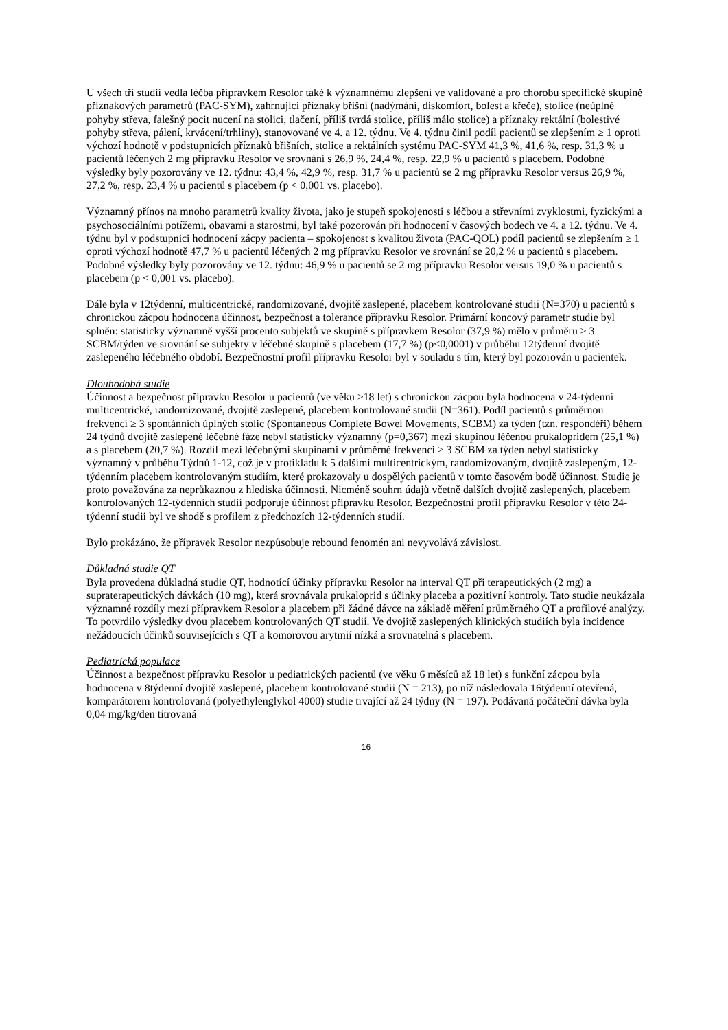U všech tří studií vedla léčba přípravkem Resolor také k významnému zlepšení ve validované a pro chorobu specifické skupině příznakových parametrů (PAC-SYM), zahrnující příznaky břišní (nadýmání, diskomfort, bolest a křeče), stolice (neúplné pohyby střeva, falešný pocit nucení na stolici, tlačení, příliš tvrdá stolice, příliš málo stolice) a příznaky rektální (bolestivé pohyby střeva, pálení, krvácení/trhliny), stanovované ve 4. a 12. týdnu. Ve 4. týdnu činil podíl pacientů se zlepšením ≥ 1 oproti výchozí hodnotě v podstupnicích příznaků břišních, stolice a rektálních systému PAC-SYM 41,3 %, 41,6 %, resp. 31,3 % u pacientů léčených 2 mg přípravku Resolor ve srovnání s 26,9 %, 24,4 %, resp. 22,9 % u pacientů s placebem. Podobné výsledky byly pozorovány ve 12. týdnu: 43,4 %, 42,9 %, resp. 31,7 % u pacientů se 2 mg přípravku Resolor versus 26,9 %, 27,2 %, resp. 23,4 % u pacientů s placebem (p < 0,001 vs. placebo).
Významný přínos na mnoho parametrů kvality života, jako je stupeň spokojenosti s léčbou a střevními zvyklostmi, fyzickými a psychosociálními potížemi, obavami a starostmi, byl také pozorován při hodnocení v časových bodech ve 4. a 12. týdnu. Ve 4. týdnu byl v podstupnici hodnocení zácpy pacienta – spokojenost s kvalitou života (PAC-QOL) podíl pacientů se zlepšením ≥ 1 oproti výchozí hodnotě 47,7 % u pacientů léčených 2 mg přípravku Resolor ve srovnání se 20,2 % u pacientů s placebem. Podobné výsledky byly pozorovány ve 12. týdnu: 46,9 % u pacientů se 2 mg přípravku Resolor versus 19,0 % u pacientů s placebem (p < 0,001 vs. placebo).
Dále byla v 12týdenní, multicentrické, randomizované, dvojitě zaslepené, placebem kontrolované studii (N=370) u pacientů s chronickou zácpou hodnocena účinnost, bezpečnost a tolerance přípravku Resolor. Primární koncový parametr studie byl splněn: statisticky významně vyšší procento subjektů ve skupině s přípravkem Resolor (37,9 %) mělo v průměru ≥ 3 SCBM/týden ve srovnání se subjekty v léčebné skupině s placebem (17,7 %) (p<0,0001) v průběhu 12týdenní dvojitě zaslepeného léčebného období. Bezpečnostní profil přípravku Resolor byl v souladu s tím, který byl pozorován u pacientek.
Dlouhodobá studie
Účinnost a bezpečnost přípravku Resolor u pacientů (ve věku ≥18 let) s chronickou zácpou byla hodnocena v 24-týdenní multicentrické, randomizované, dvojitě zaslepené, placebem kontrolované studii (N=361). Podíl pacientů s průměrnou frekvencí ≥ 3 spontánních úplných stolic (Spontaneous Complete Bowel Movements, SCBM) za týden (tzn. respondéři) během 24 týdnů dvojitě zaslepené léčebné fáze nebyl statisticky významný (p=0,367) mezi skupinou léčenou prukalopridem (25,1 %) a s placebem (20,7 %). Rozdíl mezi léčebnými skupinami v průměrné frekvenci ≥ 3 SCBM za týden nebyl statisticky významný v průběhu Týdnů 1-12, což je v protikladu k 5 dalšími multicentrickým, randomizovaným, dvojitě zaslepeným, 12-týdenním placebem kontrolovaným studiím, které prokazovaly u dospělých pacientů v tomto časovém bodě účinnost. Studie je proto považována za neprůkaznou z hlediska účinnosti. Nicméně souhrn údajů včetně dalších dvojitě zaslepených, placebem kontrolovaných 12-týdenních studií podporuje účinnost přípravku Resolor. Bezpečnostní profil přípravku Resolor v této 24-týdenní studii byl ve shodě s profilem z předchozích 12-týdenních studií.
Bylo prokázáno, že přípravek Resolor nezpůsobuje rebound fenomén ani nevyvolává závislost.
Důkladná studie QT
Byla provedena důkladná studie QT, hodnotící účinky přípravku Resolor na interval QT při terapeutických (2 mg) a supraterapeutických dávkách (10 mg), která srovnávala prukaloprid s účinky placeba a pozitivní kontroly. Tato studie neukázala významné rozdíly mezi přípravkem Resolor a placebem při žádné dávce na základě měření průměrného QT a profilové analýzy. To potvrdilo výsledky dvou placebem kontrolovaných QT studií. Ve dvojitě zaslepených klinických studiích byla incidence nežádoucích účinků souvisejících s QT a komorovou arytmií nízká a srovnatelná s placebem.
Pediatrická populace
Účinnost a bezpečnost přípravku Resolor u pediatrických pacientů (ve věku 6 měsíců až 18 let) s funkční zácpou byla hodnocena v 8týdenní dvojitě zaslepené, placebem kontrolované studii (N = 213), po níž následovala 16týdenní otevřená, komparátorem kontrolovaná (polyethylenglykol 4000) studie trvající až 24 týdny (N = 197). Podávaná počáteční dávka byla 0,04 mg/kg/den titrovaná
16